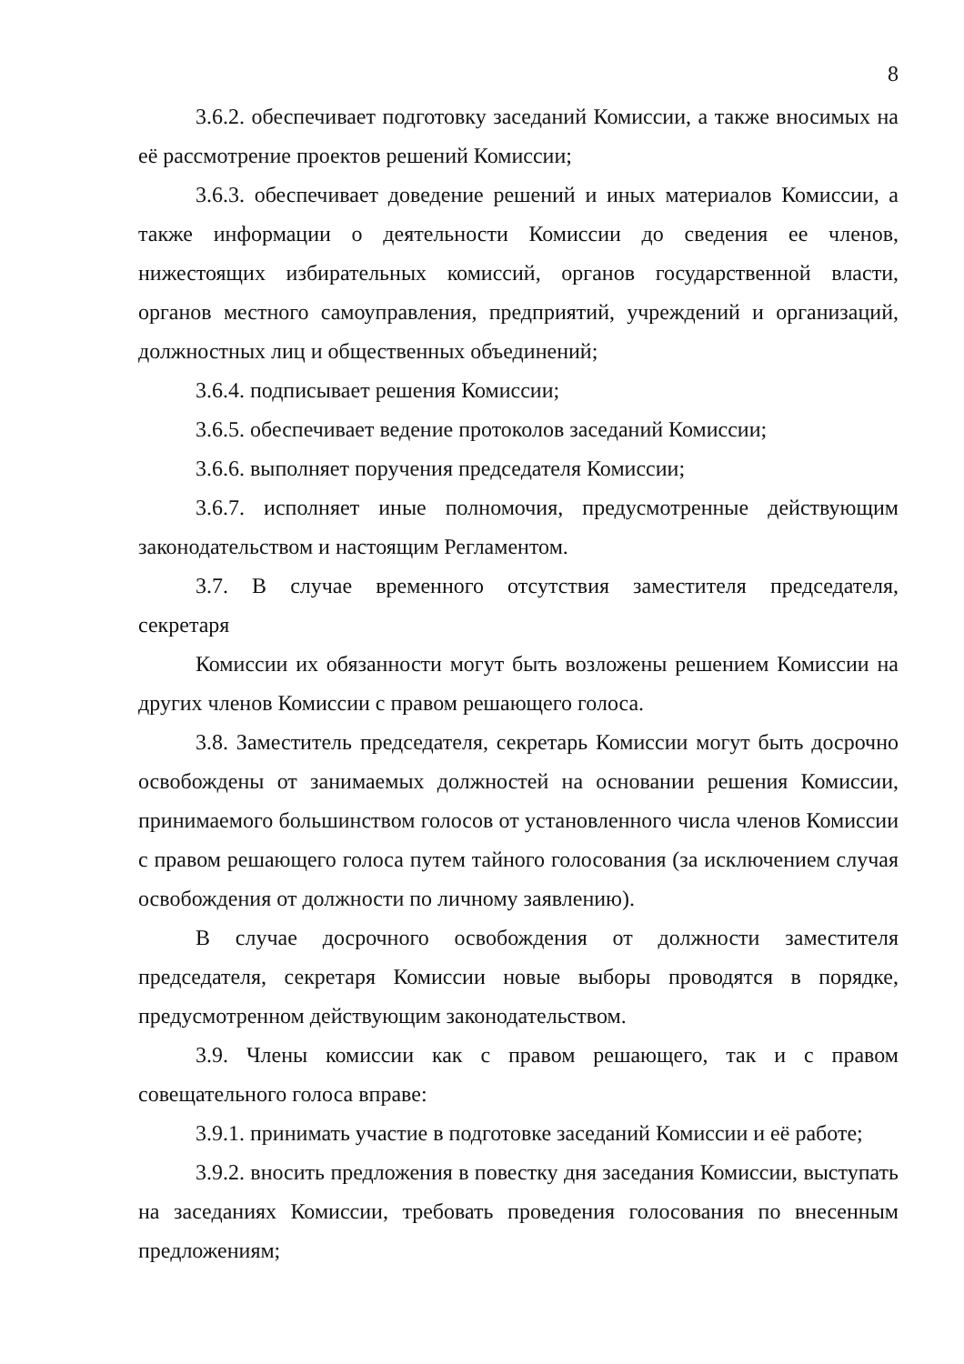8
3.6.2. обеспечивает подготовку заседаний Комиссии, а также вносимых на её рассмотрение проектов решений Комиссии;
3.6.3. обеспечивает доведение решений и иных материалов Комиссии, а также информации о деятельности Комиссии до сведения ее членов, нижестоящих избирательных комиссий, органов государственной власти, органов местного самоуправления, предприятий, учреждений и организаций, должностных лиц и общественных объединений;
3.6.4. подписывает решения Комиссии;
3.6.5. обеспечивает ведение протоколов заседаний Комиссии;
3.6.6. выполняет поручения председателя Комиссии;
3.6.7. исполняет иные полномочия, предусмотренные действующим законодательством и настоящим Регламентом.
3.7. В случае временного отсутствия заместителя председателя,
секретаря
Комиссии их обязанности могут быть возложены решением Комиссии на других членов Комиссии с правом решающего голоса.
3.8. Заместитель председателя, секретарь Комиссии могут быть досрочно освобождены от занимаемых должностей на основании решения Комиссии, принимаемого большинством голосов от установленного числа членов Комиссии с правом решающего голоса путем тайного голосования (за исключением случая освобождения от должности по личному заявлению).
В случае досрочного освобождения от должности заместителя председателя, секретаря Комиссии новые выборы проводятся в порядке, предусмотренном действующим законодательством.
3.9. Члены комиссии как с правом решающего, так и с правом совещательного голоса вправе:
3.9.1. принимать участие в подготовке заседаний Комиссии и её работе;
3.9.2. вносить предложения в повестку дня заседания Комиссии, выступать на заседаниях Комиссии, требовать проведения голосования по внесенным предложениям;